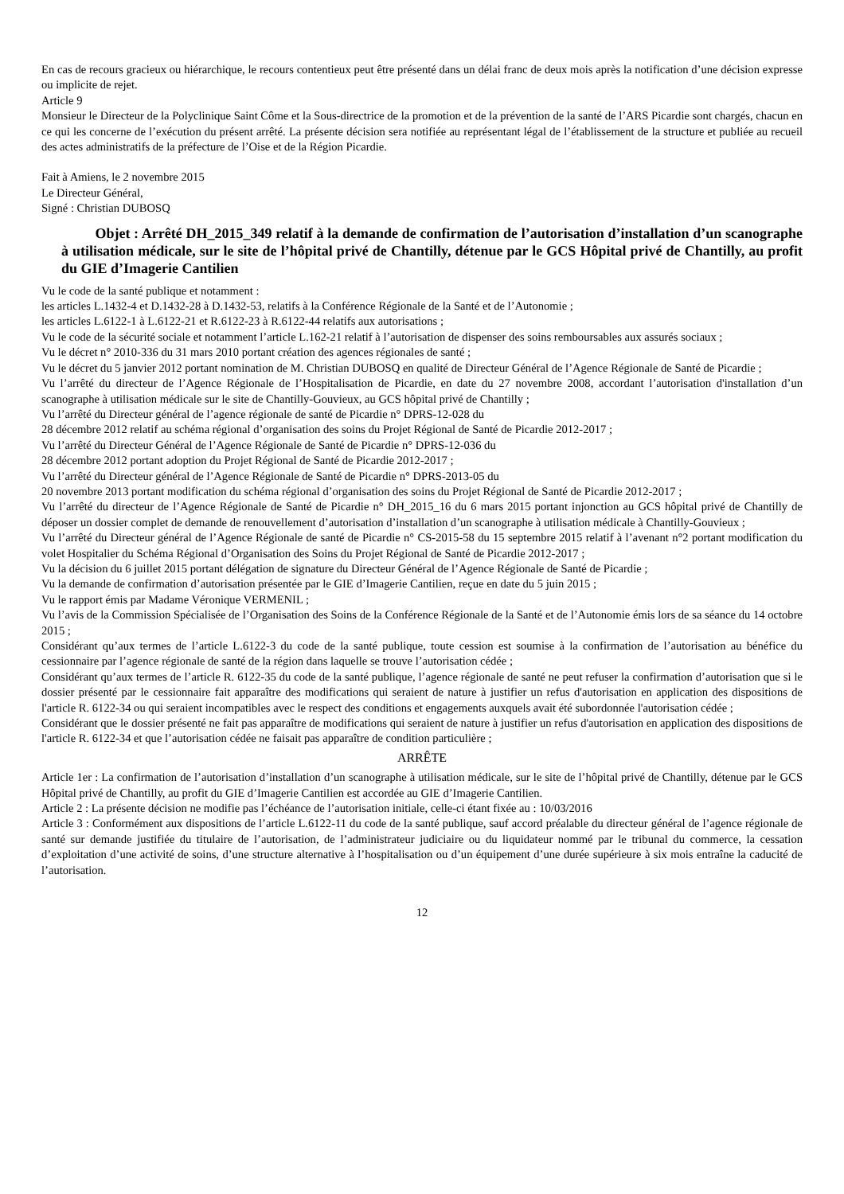En cas de recours gracieux ou hiérarchique, le recours contentieux peut être présenté dans un délai franc de deux mois après la notification d’une décision expresse ou implicite de rejet.
Article 9
Monsieur le Directeur de la Polyclinique Saint Côme et la Sous-directrice de la promotion et de la prévention de la santé de l’ARS Picardie sont chargés, chacun en ce qui les concerne de l’exécution du présent arrêté. La présente décision sera notifiée au représentant légal de l’établissement de la structure et publiée au recueil des actes administratifs de la préfecture de l’Oise et de la Région Picardie.
Fait à Amiens, le 2 novembre 2015
Le Directeur Général,
Signé : Christian DUBOSQ
Objet : Arrêté DH_2015_349 relatif à la demande de confirmation de l’autorisation d’installation d’un scanographe à utilisation médicale, sur le site de l’hôpital privé de Chantilly, détenue par le GCS Hôpital privé de Chantilly, au profit du GIE d’Imagerie Cantilien
Vu le code de la santé publique et notamment :
les articles L.1432-4 et D.1432-28 à D.1432-53, relatifs à la Conférence Régionale de la Santé et de l’Autonomie ;
les articles L.6122-1 à L.6122-21 et R.6122-23 à R.6122-44 relatifs aux autorisations ;
Vu le code de la sécurité sociale et notamment l’article L.162-21 relatif à l’autorisation de dispenser des soins remboursables aux assurés sociaux ;
Vu le décret n° 2010-336 du 31 mars 2010 portant création des agences régionales de santé ;
Vu le décret du 5 janvier 2012 portant nomination de M. Christian DUBOSQ en qualité de Directeur Général de l’Agence Régionale de Santé de Picardie ;
Vu l’arrêté du directeur de l’Agence Régionale de l’Hospitalisation de Picardie, en date du 27 novembre 2008, accordant l’autorisation d'installation d’un scanographe à utilisation médicale sur le site de Chantilly-Gouvieux, au GCS hôpital privé de Chantilly ;
Vu l’arrêté du Directeur général de l’agence régionale de santé de Picardie n° DPRS-12-028 du
28 décembre 2012 relatif au schéma régional d’organisation des soins du Projet Régional de Santé de Picardie 2012-2017 ;
Vu l’arrêté du Directeur Général de l’Agence Régionale de Santé de Picardie n° DPRS-12-036 du
28 décembre 2012 portant adoption du Projet Régional de Santé de Picardie 2012-2017 ;
Vu l’arrêté du Directeur général de l’Agence Régionale de Santé de Picardie n° DPRS-2013-05 du
20 novembre 2013 portant modification du schéma régional d’organisation des soins du Projet Régional de Santé de Picardie 2012-2017 ;
Vu l’arrêté du directeur de l’Agence Régionale de Santé de Picardie n° DH_2015_16 du 6 mars 2015 portant injonction au GCS hôpital privé de Chantilly de déposer un dossier complet de demande de renouvellement d’autorisation d’installation d’un scanographe à utilisation médicale à Chantilly-Gouvieux ;
Vu l’arrêté du Directeur général de l’Agence Régionale de santé de Picardie n° CS-2015-58 du 15 septembre 2015 relatif à l’avenant n°2 portant modification du volet Hospitalier du Schéma Régional d’Organisation des Soins du Projet Régional de Santé de Picardie 2012-2017 ;
Vu la décision du 6 juillet 2015 portant délégation de signature du Directeur Général de l’Agence Régionale de Santé de Picardie ;
Vu la demande de confirmation d’autorisation présentée par le GIE d’Imagerie Cantilien, reçue en date du 5 juin 2015 ;
Vu le rapport émis par Madame Véronique VERMENIL ;
Vu l’avis de la Commission Spécialisée de l’Organisation des Soins de la Conférence Régionale de la Santé et de l’Autonomie émis lors de sa séance du 14 octobre 2015 ;
Considérant qu’aux termes de l’article L.6122-3 du code de la santé publique, toute cession est soumise à la confirmation de l’autorisation au bénéfice du cessionnaire par l’agence régionale de santé de la région dans laquelle se trouve l’autorisation cédée ;
Considérant qu’aux termes de l’article R. 6122-35 du code de la santé publique, l’agence régionale de santé ne peut refuser la confirmation d’autorisation que si le dossier présenté par le cessionnaire fait apparaître des modifications qui seraient de nature à justifier un refus d'autorisation en application des dispositions de l'article R. 6122-34 ou qui seraient incompatibles avec le respect des conditions et engagements auxquels avait été subordonnée l'autorisation cédée ;
Considérant que le dossier présenté ne fait pas apparaître de modifications qui seraient de nature à justifier un refus d'autorisation en application des dispositions de l'article R. 6122-34 et que l’autorisation cédée ne faisait pas apparaître de condition particulière ;
ARRÊTE
Article 1er : La confirmation de l’autorisation d’installation d’un scanographe à utilisation médicale, sur le site de l’hôpital privé de Chantilly, détenue par le GCS Hôpital privé de Chantilly, au profit du GIE d’Imagerie Cantilien est accordée au GIE d’Imagerie Cantilien.
Article 2 : La présente décision ne modifie pas l’échéance de l’autorisation initiale, celle-ci étant fixée au : 10/03/2016
Article 3 : Conformément aux dispositions de l’article L.6122-11 du code de la santé publique, sauf accord préalable du directeur général de l’agence régionale de santé sur demande justifiée du titulaire de l’autorisation, de l’administrateur judiciaire ou du liquidateur nommé par le tribunal du commerce, la cessation d’exploitation d’une activité de soins, d’une structure alternative à l’hospitalisation ou d’un équipement d’une durée supérieure à six mois entraîne la caducité de l’autorisation.
12